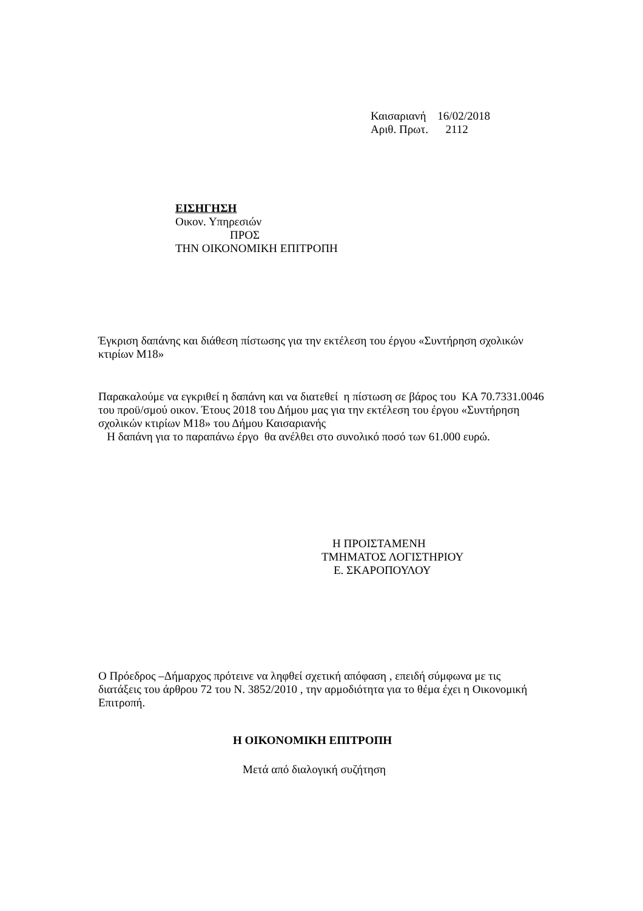Καισαριανή 16/02/2018
Αριθ. Πρωτ. 2112
ΕΙΣΗΓΗΣΗ
Οικον. Υπηρεσιών
ΠΡΟΣ
ΤΗΝ ΟΙΚΟΝΟΜΙΚΗ ΕΠΙΤΡΟΠΗ
Έγκριση δαπάνης και διάθεση πίστωσης για την εκτέλεση του έργου «Συντήρηση σχολικών κτιρίων Μ18»
Παρακαλούμε να εγκριθεί η δαπάνη και να διατεθεί η πίστωση σε βάρος του ΚΑ 70.7331.0046 του προϋ/σμού οικον. Έτους 2018 του Δήμου μας για την εκτέλεση του έργου «Συντήρηση σχολικών κτιρίων Μ18» του Δήμου Καισαριανής
Η δαπάνη για το παραπάνω έργο θα ανέλθει στο συνολικό ποσό των 61.000 ευρώ.
Η ΠΡΟΙΣΤΑΜΕΝΗ
ΤΜΗΜΑΤΟΣ ΛΟΓΙΣΤΗΡΙΟΥ
Ε. ΣΚΑΡΟΠΟΥΛΟΥ
Ο Πρόεδρος –Δήμαρχος πρότεινε να ληφθεί σχετική απόφαση , επειδή σύμφωνα με τις διατάξεις του άρθρου 72 του Ν. 3852/2010 , την αρμοδιότητα για το θέμα έχει η Οικονομική Επιτροπή.
Η ΟΙΚΟΝΟΜΙΚΗ ΕΠΙΤΡΟΠΗ
Μετά από διαλογική συζήτηση